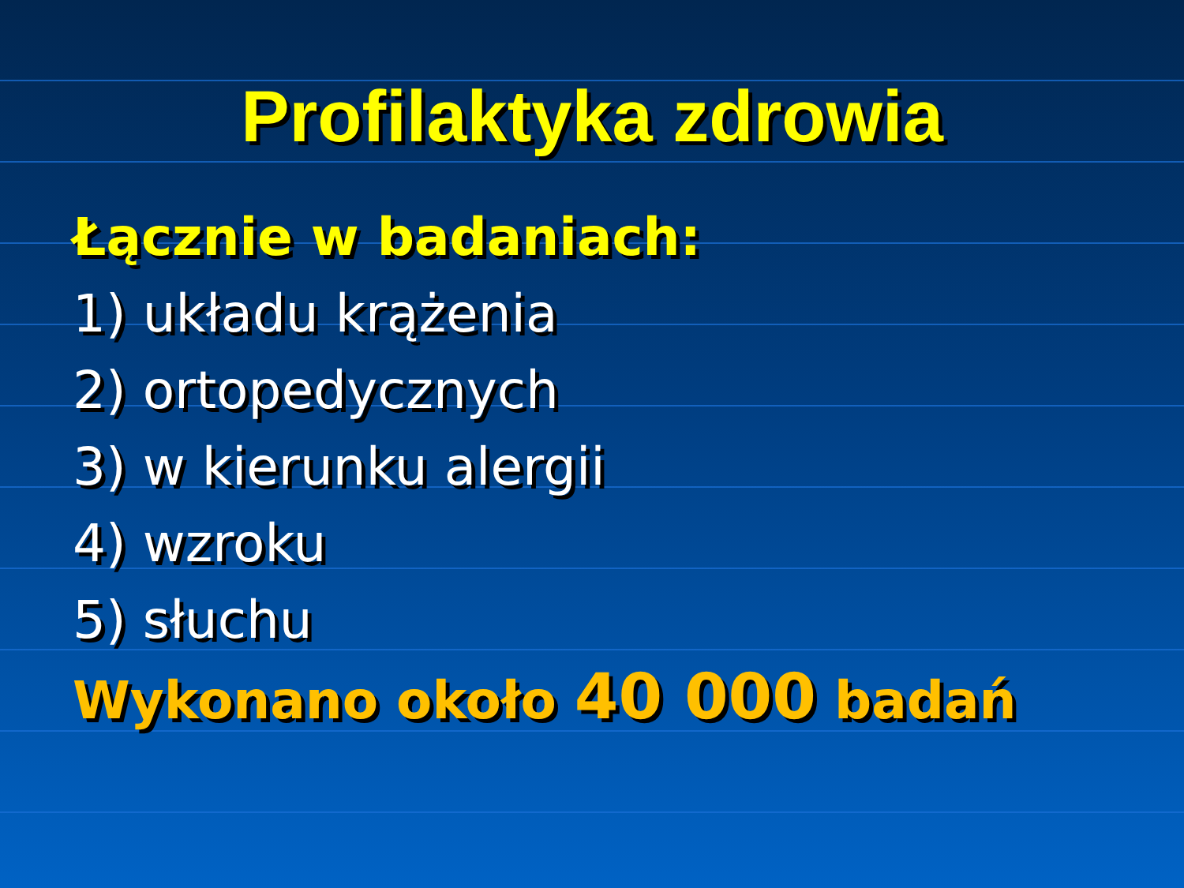Profilaktyka zdrowia
Łącznie w badaniach:
1) układu krążenia
2) ortopedycznych
3) w kierunku alergii
4) wzroku
5) słuchu
Wykonano około 40 000 badań